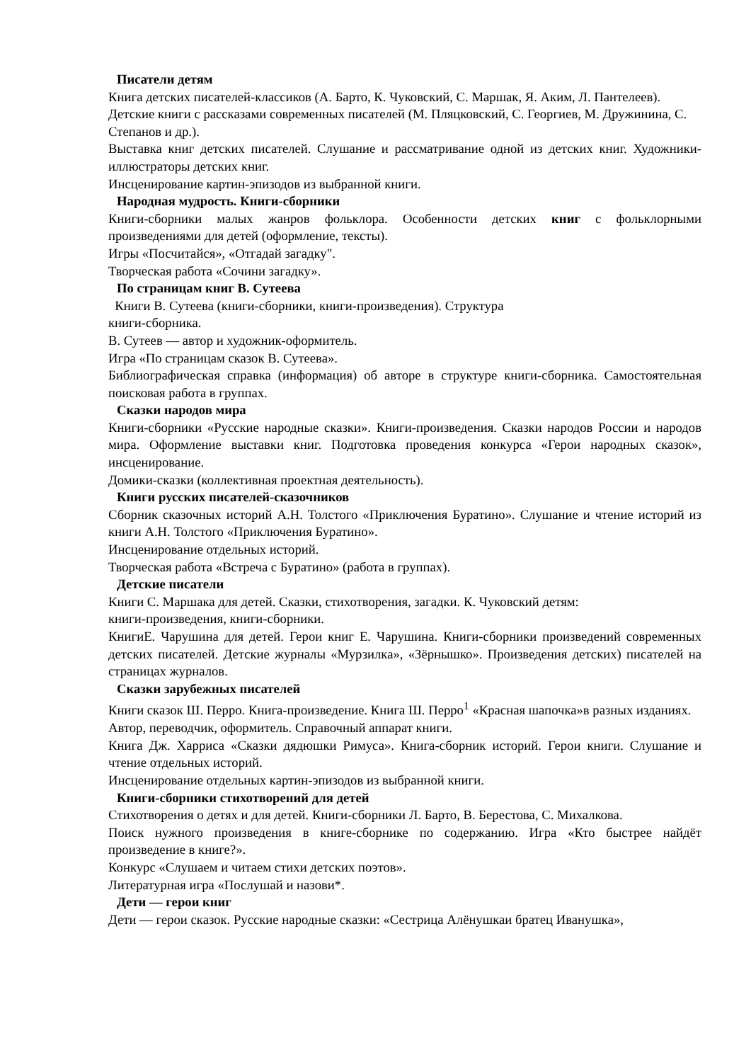Писатели детям
Книга детских писателей-классиков (А. Барто, К. Чуковский, С. Маршак, Я. Аким, Л. Пантелеев).
Детские книги с рассказами современных писателей (М. Пляцковский, С. Георгиев, М. Дружинина, С. Степанов и др.).
Выставка книг детских писателей. Слушание и рассматривание одной из детских книг. Художники-иллюстраторы детских книг.
Инсценирование картин-эпизодов из выбранной книги.
Народная мудрость. Книги-сборники
Книги-сборники малых жанров фольклора. Особенности детских книг с фольклорными произведениями для детей (оформление, тексты).
Игры «Посчитайся», «Отгадай загадку".
Творческая работа «Сочини загадку».
По страницам книг В. Сутеева
Книги В. Сутеева (книги-сборники, книги-произведения). Структура
книги-сборника.
В. Сутеев — автор и художник-оформитель.
Игра «По страницам сказок В. Сутеева».
Библиографическая справка (информация) об авторе в структуре книги-сборника. Самостоятельная поисковая работа в группах.
Сказки народов мира
Книги-сборники «Русские народные сказки». Книги-произведения. Сказки народов России и народов мира. Оформление выставки книг. Подготовка проведения конкурса «Герои народных сказок», инсценирование.
Домики-сказки (коллективная проектная деятельность).
Книги русских писателей-сказочников
Сборник сказочных историй А.Н. Толстого «Приключения Буратино». Слушание и чтение историй из книги А.Н. Толстого «Приключения Буратино».
Инсценирование отдельных историй.
Творческая работа «Встреча с Буратино» (работа в группах).
Детские писатели
Книги С. Маршака для детей. Сказки, стихотворения, загадки. К. Чуковский детям:
книги-произведения, книги-сборники.
КнигиЕ. Чарушина для детей. Герои книг Е. Чарушина. Книги-сборники произведений современных детских писателей. Детские журналы «Мурзилка», «Зёрнышко». Произведения детских) писателей на страницах журналов.
Сказки зарубежных писателей
Книги сказок Ш. Перро. Книга-произведение. Книга Ш. Перро<sup>1</sup> «Красная шапочка»в разных изданиях.
Автор, переводчик, оформитель. Справочный аппарат книги.
Книга Дж. Харриса «Сказки дядюшки Римуса». Книга-сборник историй. Герои книги. Слушание и чтение отдельных историй.
Инсценирование отдельных картин-эпизодов из выбранной книги.
Книги-сборники стихотворений для детей
Стихотворения о детях и для детей. Книги-сборники Л. Барто, В. Берестова, С. Михалкова.
Поиск нужного произведения в книге-сборнике по содержанию. Игра «Кто быстрее найдёт произведение в книге?».
Конкурс «Слушаем и читаем стихи детских поэтов».
Литературная игра «Послушай и назови*.
Дети — герои книг
Дети — герои сказок. Русские народные сказки: «Сестрица Алёнушкаи братец Иванушка»,